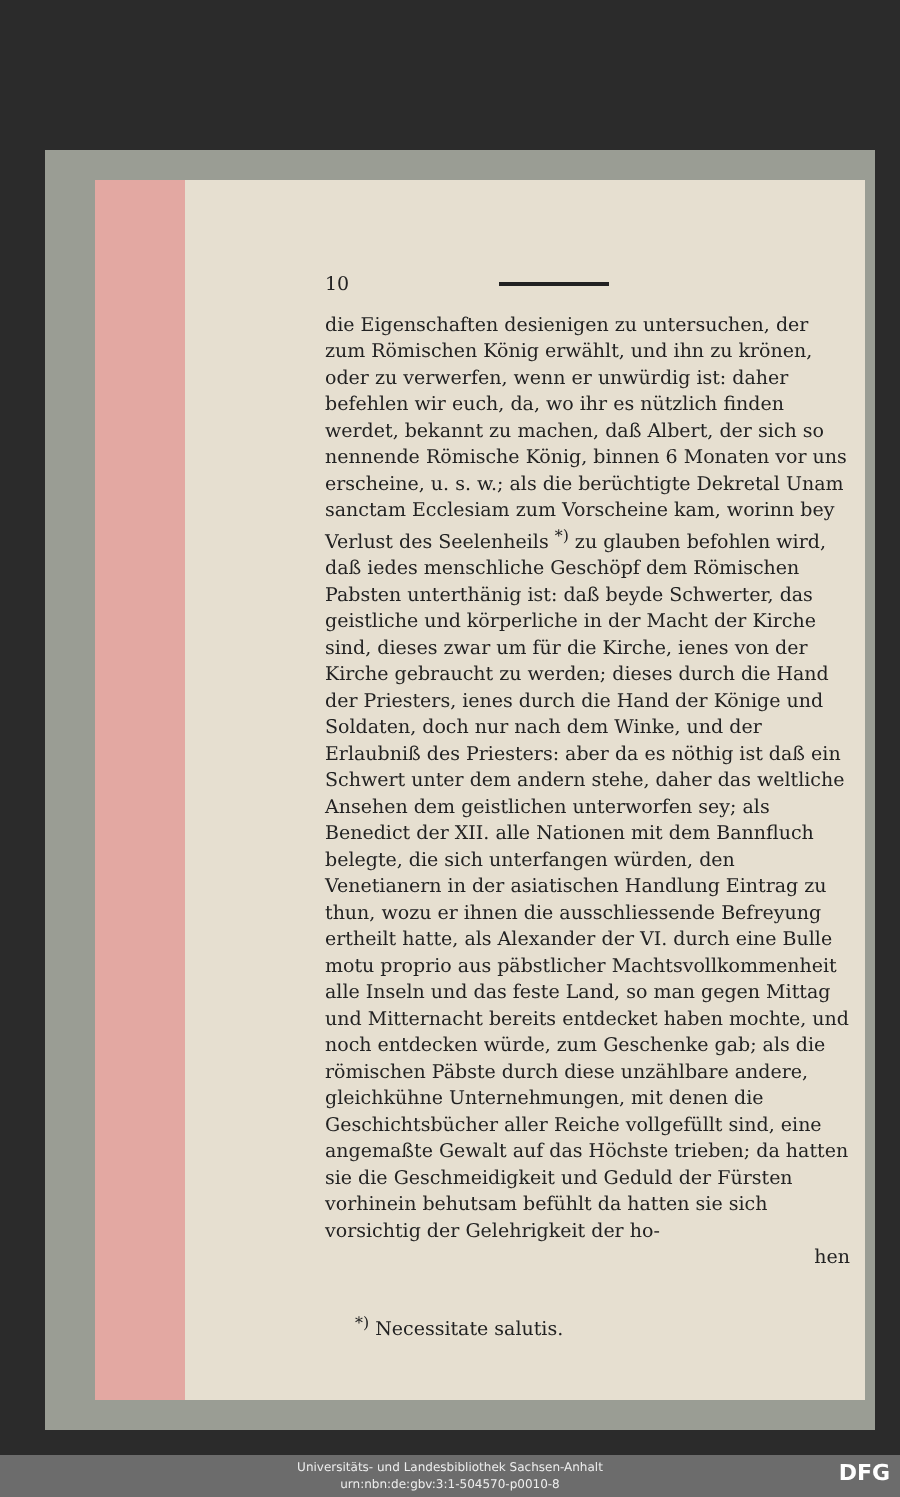10
die Eigenschaften desienigen zu untersuchen, der zum Römischen König erwählt, und ihn zu krönen, oder zu verwerfen, wenn er unwürdig ist: daher befehlen wir euch, da, wo ihr es nützlich finden werdet, bekannt zu machen, daß Albert, der sich so nennende Römische König, binnen 6 Monaten vor uns erscheine, u. s. w.; als die berüchtigte Dekretal Unam sanctam Ecclesiam zum Vorscheine kam, worinn bey Verlust des Seelenheils <sup>*)</sup> zu glauben befohlen wird, daß iedes menschliche Geschöpf dem Römischen Pabsten unterthänig ist: daß beyde Schwerter, das geistliche und körperliche in der Macht der Kirche sind, dieses zwar um für die Kirche, ienes von der Kirche gebraucht zu werden; dieses durch die Hand der Priesters, ienes durch die Hand der Könige und Soldaten, doch nur nach dem Winke, und der Erlaubniß des Priesters: aber da es nöthig ist daß ein Schwert unter dem andern stehe, daher das weltliche Ansehen dem geistlichen unterworfen sey; als Benedict der XII. alle Nationen mit dem Bannfluch belegte, die sich unterfangen würden, den Venetianern in der asiatischen Handlung Eintrag zu thun, wozu er ihnen die ausschliessende Befreyung ertheilt hatte, als Alexander der VI. durch eine Bulle motu proprio aus päbstlicher Machtsvollkommenheit alle Inseln und das feste Land, so man gegen Mittag und Mitternacht bereits entdecket haben mochte, und noch entdecken würde, zum Geschenke gab; als die römischen Päbste durch diese unzählbare andere, gleichkühne Unternehmungen, mit denen die Geschichtsbücher aller Reiche vollgefüllt sind, eine angemaßte Gewalt auf das Höchste trieben; da hatten sie die Geschmeidigkeit und Geduld der Fürsten vorhinein behutsam befühlt da hatten sie sich vorsichtig der Gelehrigkeit der ho-
hen
<sup>*)</sup> Necessitate salutis.
Universitäts- und Landesbibliothek Sachsen-Anhalt
urn:nbn:de:gbv:3:1-504570-p0010-8
DFG